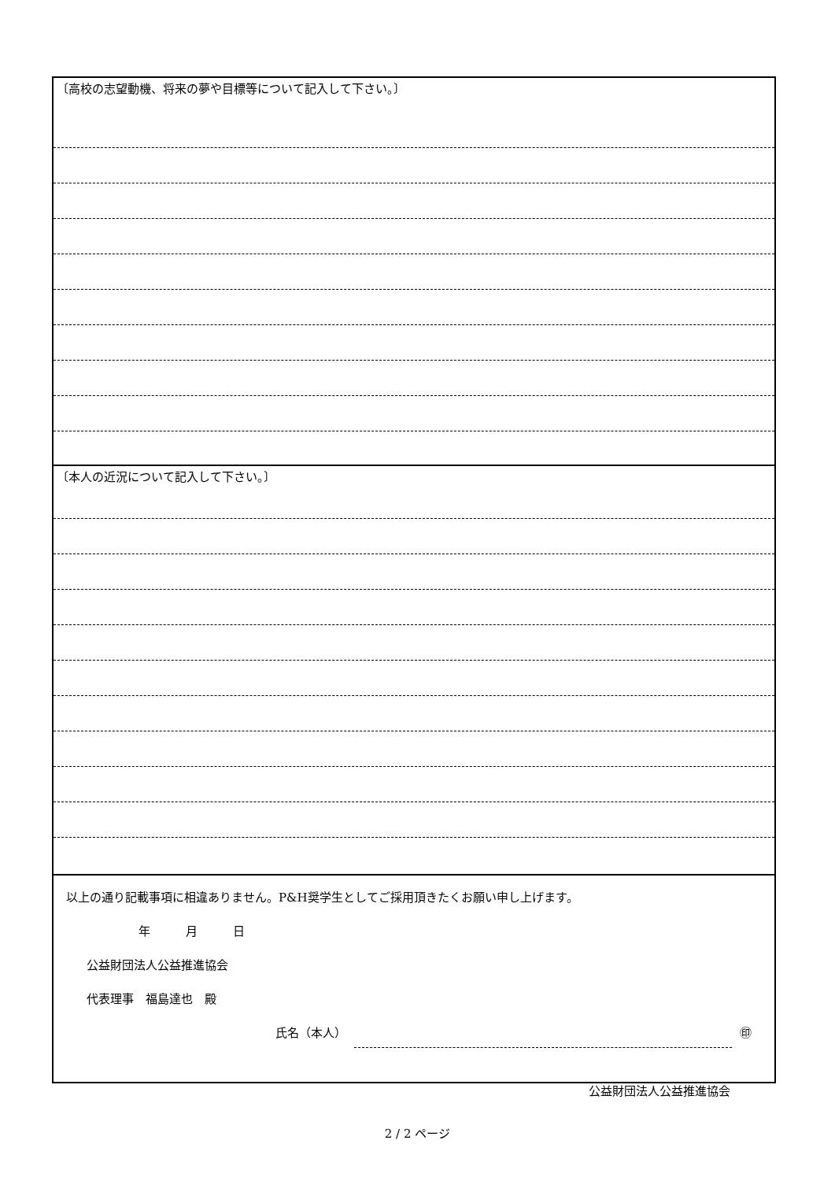〔高校の志望動機、将来の夢や目標等について記入して下さい。〕
〔本人の近況について記入して下さい。〕
以上の通り記載事項に相違ありません。P&H奨学生としてご採用頂きたくお願い申し上げます。
年　　　月　　　日
公益財団法人公益推進協会
代表理事　福島達也　殿
氏名（本人） ㊞
公益財団法人公益推進協会
2 / 2 ページ